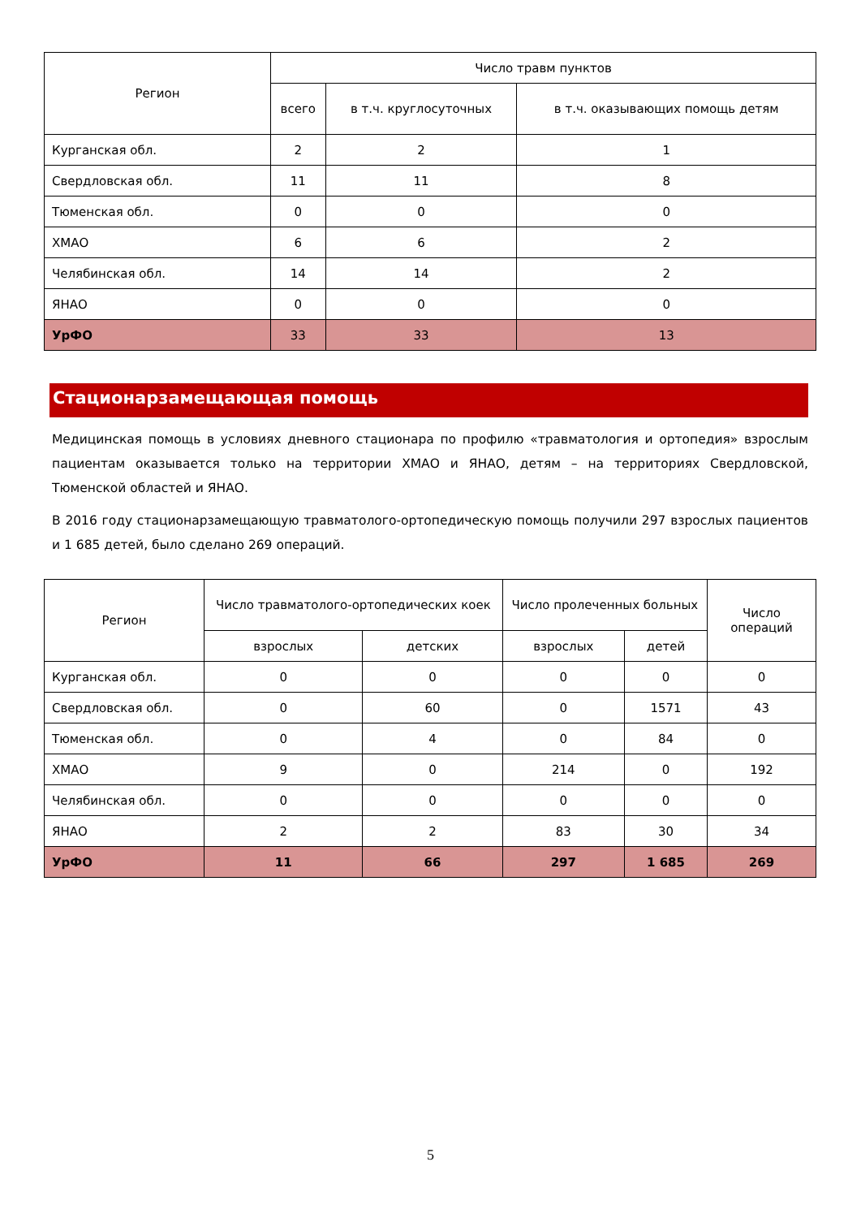| Регион | Число травм пунктов | | |
| --- | --- | --- | --- |
| | всего | в т.ч. круглосуточных | в т.ч. оказывающих помощь детям |
| Курганская обл. | 2 | 2 | 1 |
| Свердловская обл. | 11 | 11 | 8 |
| Тюменская обл. | 0 | 0 | 0 |
| ХМАО | 6 | 6 | 2 |
| Челябинская обл. | 14 | 14 | 2 |
| ЯНАО | 0 | 0 | 0 |
| УрФО | 33 | 33 | 13 |
Стационарзамещающая помощь
Медицинская помощь в условиях дневного стационара по профилю «травматология и ортопедия» взрослым пациентам оказывается только на территории ХМАО и ЯНАО, детям – на территориях Свердловской, Тюменской областей и ЯНАО.
В 2016 году стационарзамещающую травматолого-ортопедическую помощь получили 297 взрослых пациентов и 1 685 детей, было сделано 269 операций.
| Регион | Число травматолого-ортопедических коек | | Число пролеченных больных | | Число операций |
| --- | --- | --- | --- | --- | --- |
| | взрослых | детских | взрослых | детей | |
| Курганская обл. | 0 | 0 | 0 | 0 | 0 |
| Свердловская обл. | 0 | 60 | 0 | 1571 | 43 |
| Тюменская обл. | 0 | 4 | 0 | 84 | 0 |
| ХМАО | 9 | 0 | 214 | 0 | 192 |
| Челябинская обл. | 0 | 0 | 0 | 0 | 0 |
| ЯНАО | 2 | 2 | 83 | 30 | 34 |
| УрФО | 11 | 66 | 297 | 1 685 | 269 |
5